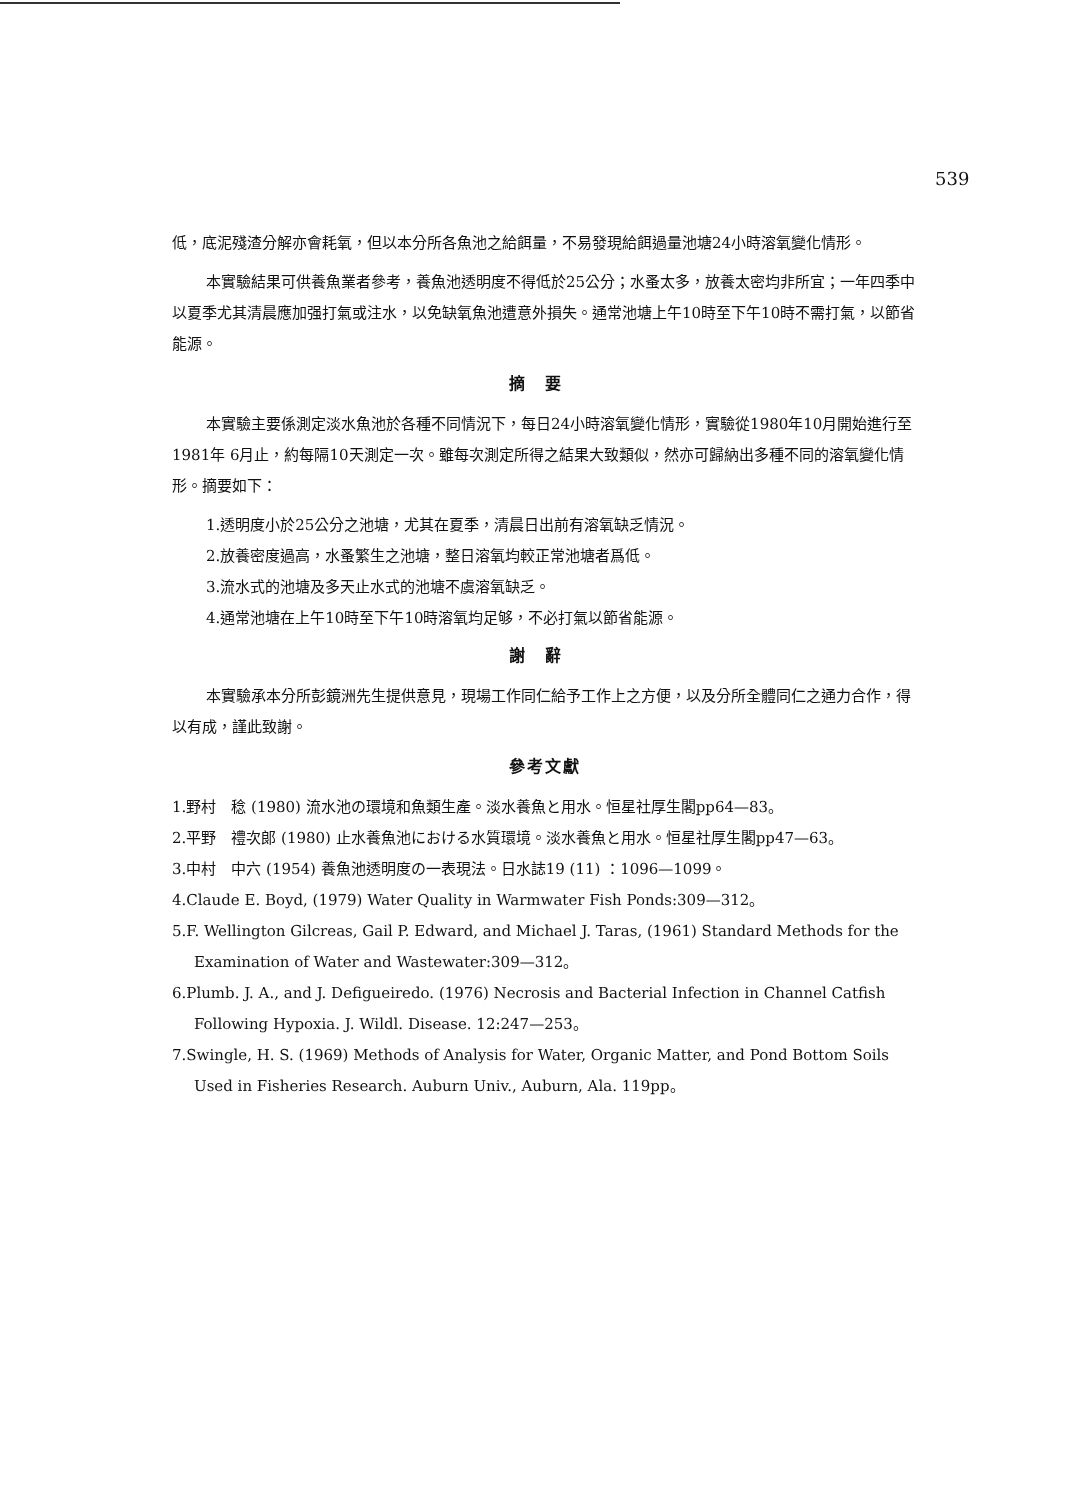539
低，底泥殘渣分解亦會耗氧，但以本分所各魚池之給餌量，不易發現給餌過量池塘24小時溶氧變化情形。
本實驗結果可供養魚業者參考，養魚池透明度不得低於25公分；水蚤太多，放養太密均非所宜；一年四季中以夏季尤其清晨應加强打氣或注水，以免缺氧魚池遭意外損失。通常池塘上午10時至下午10時不需打氣，以節省能源。
摘要
本實驗主要係測定淡水魚池於各種不同情況下，每日24小時溶氧變化情形，實驗從1980年10月開始進行至1981年 6月止，約每隔10天測定一次。雖每次測定所得之結果大致類似，然亦可歸納出多種不同的溶氧變化情形。摘要如下：
1.透明度小於25公分之池塘，尤其在夏季，清晨日出前有溶氧缺乏情況。
2.放養密度過高，水蚤繁生之池塘，整日溶氧均較正常池塘者爲低。
3.流水式的池塘及多天止水式的池塘不虞溶氧缺乏。
4.通常池塘在上午10時至下午10時溶氧均足够，不必打氣以節省能源。
謝辭
本實驗承本分所彭鏡洲先生提供意見，現場工作同仁給予工作上之方便，以及分所全體同仁之通力合作，得以有成，謹此致謝。
參考文獻
1.野村　稔 (1980) 流水池の環境和魚類生產。淡水養魚と用水。恒星社厚生閣pp64—83。
2.平野　禮次郎 (1980) 止水養魚池における水質環境。淡水養魚と用水。恒星社厚生閣pp47—63。
3.中村　中六 (1954) 養魚池透明度の一表現法。日水誌19 (11) ：1096—1099。
4.Claude E. Boyd, (1979) Water Quality in Warmwater Fish Ponds:309—312。
5.F. Wellington Gilcreas, Gail P. Edward, and Michael J. Taras, (1961) Standard Methods for the Examination of Water and Wastewater:309—312。
6.Plumb. J. A., and J. Defigueiredo. (1976) Necrosis and Bacterial Infection in Channel Catfish Following Hypoxia. J. Wildl. Disease. 12:247—253。
7.Swingle, H. S. (1969) Methods of Analysis for Water, Organic Matter, and Pond Bottom Soils Used in Fisheries Research. Auburn Univ., Auburn, Ala. 119pp。